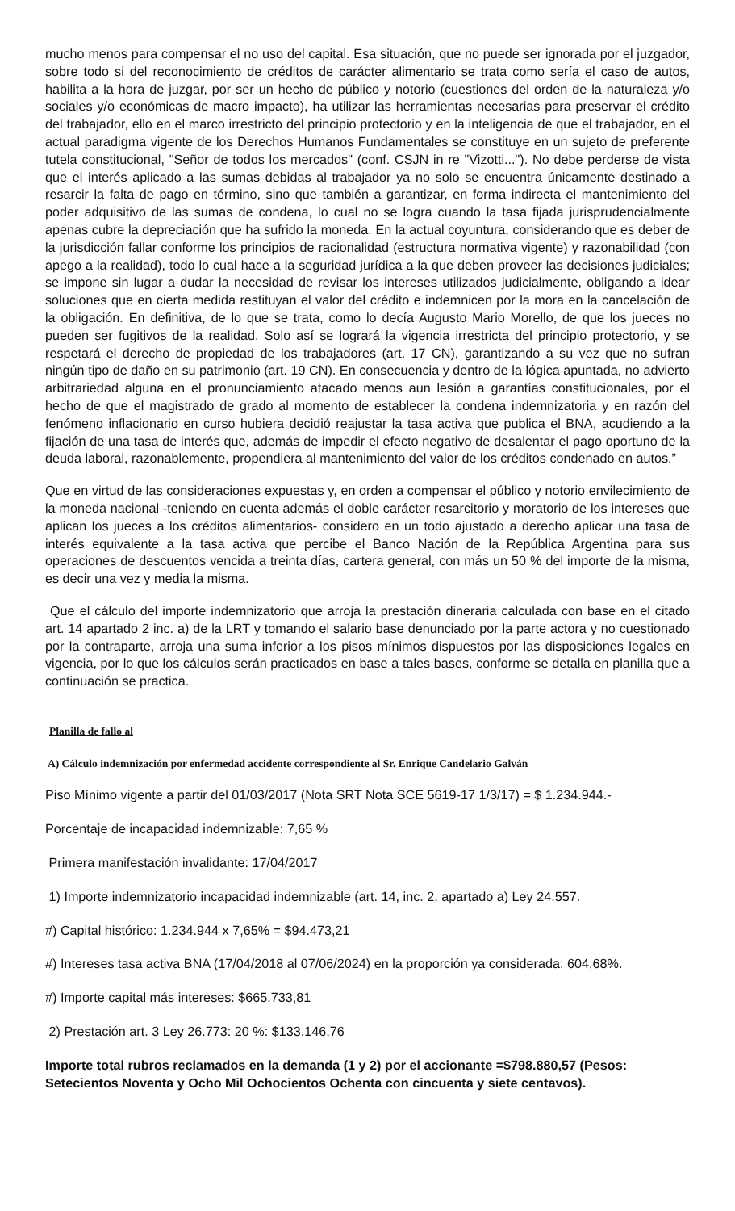mucho menos para compensar el no uso del capital. Esa situación, que no puede ser ignorada por el juzgador, sobre todo si del reconocimiento de créditos de carácter alimentario se trata como sería el caso de autos, habilita a la hora de juzgar, por ser un hecho de público y notorio (cuestiones del orden de la naturaleza y/o sociales y/o económicas de macro impacto), ha utilizar las herramientas necesarias para preservar el crédito del trabajador, ello en el marco irrestricto del principio protectorio y en la inteligencia de que el trabajador, en el actual paradigma vigente de los Derechos Humanos Fundamentales se constituye en un sujeto de preferente tutela constitucional, "Señor de todos los mercados" (conf. CSJN in re "Vizotti..."). No debe perderse de vista que el interés aplicado a las sumas debidas al trabajador ya no solo se encuentra únicamente destinado a resarcir la falta de pago en término, sino que también a garantizar, en forma indirecta el mantenimiento del poder adquisitivo de las sumas de condena, lo cual no se logra cuando la tasa fijada jurisprudencialmente apenas cubre la depreciación que ha sufrido la moneda. En la actual coyuntura, considerando que es deber de la jurisdicción fallar conforme los principios de racionalidad (estructura normativa vigente) y razonabilidad (con apego a la realidad), todo lo cual hace a la seguridad jurídica a la que deben proveer las decisiones judiciales; se impone sin lugar a dudar la necesidad de revisar los intereses utilizados judicialmente, obligando a idear soluciones que en cierta medida restituyan el valor del crédito e indemnicen por la mora en la cancelación de la obligación. En definitiva, de lo que se trata, como lo decía Augusto Mario Morello, de que los jueces no pueden ser fugitivos de la realidad. Solo así se logrará la vigencia irrestricta del principio protectorio, y se respetará el derecho de propiedad de los trabajadores (art. 17 CN), garantizando a su vez que no sufran ningún tipo de daño en su patrimonio (art. 19 CN). En consecuencia y dentro de la lógica apuntada, no advierto arbitrariedad alguna en el pronunciamiento atacado menos aun lesión a garantías constitucionales, por el hecho de que el magistrado de grado al momento de establecer la condena indemnizatoria y en razón del fenómeno inflacionario en curso hubiera decidió reajustar la tasa activa que publica el BNA, acudiendo a la fijación de una tasa de interés que, además de impedir el efecto negativo de desalentar el pago oportuno de la deuda laboral, razonablemente, propendiera al mantenimiento del valor de los créditos condenado en autos.”
Que en virtud de las consideraciones expuestas y, en orden a compensar el público y notorio envilecimiento de la moneda nacional -teniendo en cuenta además el doble carácter resarcitorio y moratorio de los intereses que aplican los jueces a los créditos alimentarios- considero en un todo ajustado a derecho aplicar una tasa de interés equivalente a la tasa activa que percibe el Banco Nación de la República Argentina para sus operaciones de descuentos vencida a treinta días, cartera general, con más un 50 % del importe de la misma, es decir una vez y media la misma.
Que el cálculo del importe indemnizatorio que arroja la prestación dineraria calculada con base en el citado art. 14 apartado 2 inc. a) de la LRT y tomando el salario base denunciado por la parte actora y no cuestionado por la contraparte, arroja una suma inferior a los pisos mínimos dispuestos por las disposiciones legales en vigencia, por lo que los cálculos serán practicados en base a tales bases, conforme se detalla en planilla que a continuación se practica.
Planilla de fallo al
A) Cálculo indemnización por enfermedad accidente correspondiente al Sr. Enrique Candelario Galván
Piso Mínimo vigente a partir del 01/03/2017 (Nota SRT Nota SCE 5619-17 1/3/17) = $ 1.234.944.-
Porcentaje de incapacidad indemnizable: 7,65 %
Primera manifestación invalidante: 17/04/2017
1) Importe indemnizatorio incapacidad indemnizable (art. 14, inc. 2, apartado a) Ley 24.557.
#) Capital histórico: 1.234.944 x 7,65% = $94.473,21
#) Intereses tasa activa BNA (17/04/2018 al 07/06/2024) en la proporción ya considerada: 604,68%.
#) Importe capital más intereses: $665.733,81
2) Prestación art. 3 Ley 26.773: 20 %: $133.146,76
Importe total rubros reclamados en la demanda (1 y 2) por el accionante =$798.880,57 (Pesos: Setecientos Noventa y Ocho Mil Ochocientos Ochenta con cincuenta y siete centavos).